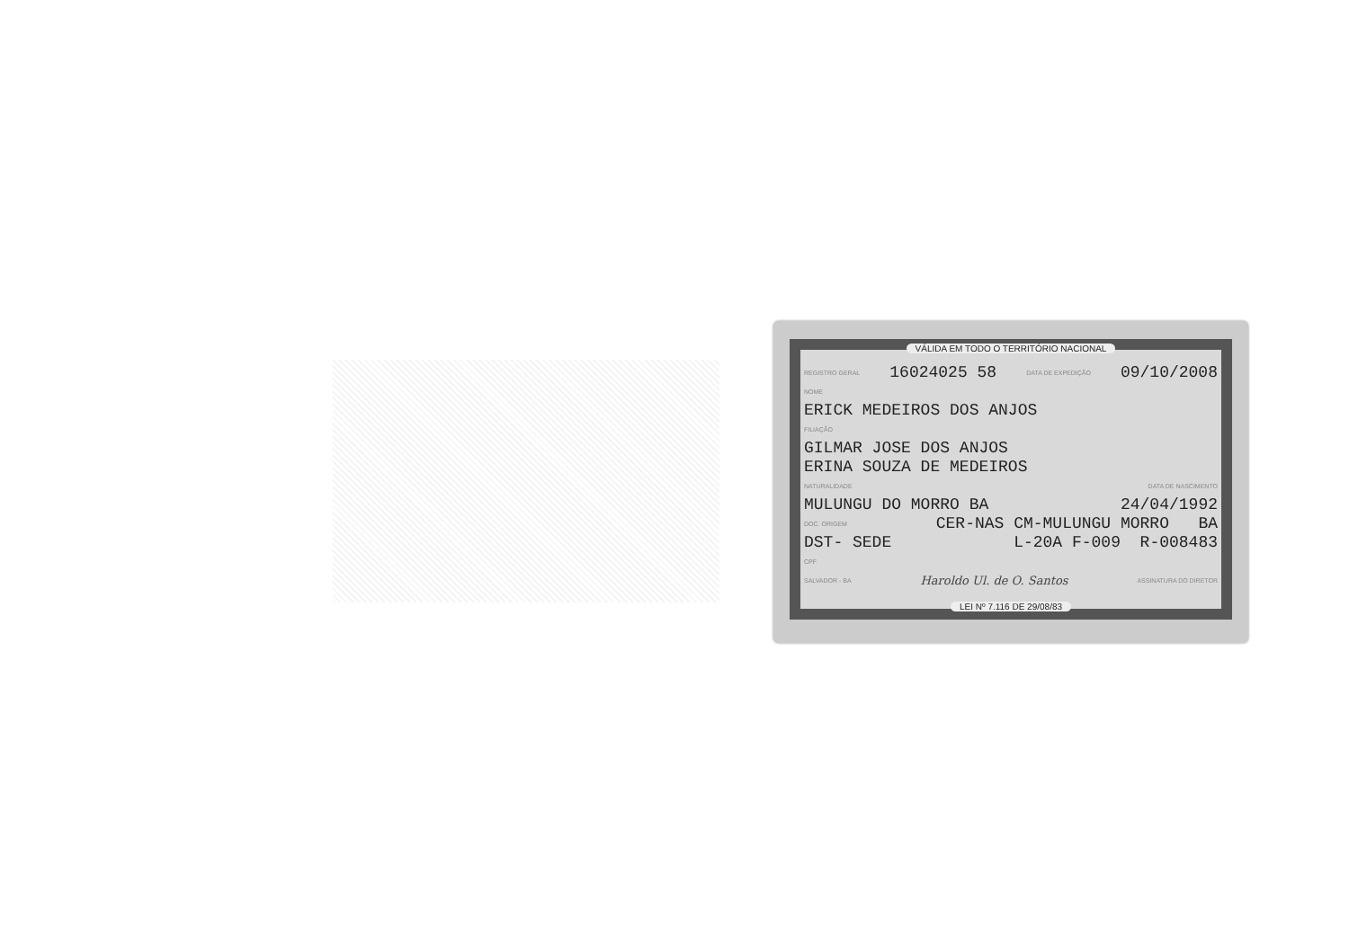VÁLIDA EM TODO O TERRITÓRIO NACIONAL
REGISTRO GERAL 16024025 58 DATA DE EXPEDIÇÃO 09/10/2008
NOME
ERICK MEDEIROS DOS ANJOS
FILIAÇÃO
GILMAR JOSE DOS ANJOS
ERINA SOUZA DE MEDEIROS
NATURALIDADE DATA DE NASCIMENTO
MULUNGU DO MORRO BA 24/04/1992
DOC. ORIGEM CER-NAS CM-MULUNGU MORRO BA
DST- SEDE L-20A F-009 R-008483
CPF
SALVADOR - BA Haroldo Ul. de O. Santos ASSINATURA DO DIRETOR
LEI Nº 7.116 DE 29/08/83